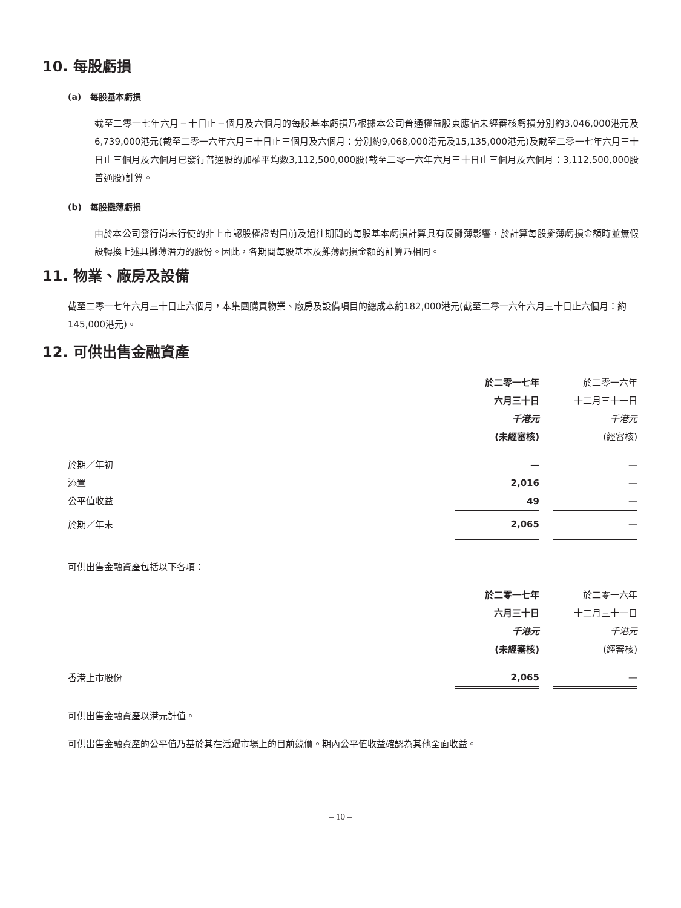10. 每股虧損
(a) 每股基本虧損
截至二零一七年六月三十日止三個月及六個月的每股基本虧損乃根據本公司普通權益股東應佔未經審核虧損分別約3,046,000港元及6,739,000港元(截至二零一六年六月三十日止三個月及六個月：分別約9,068,000港元及15,135,000港元)及截至二零一七年六月三十日止三個月及六個月已發行普通股的加權平均數3,112,500,000股(截至二零一六年六月三十日止三個月及六個月：3,112,500,000股普通股)計算。
(b) 每股攤薄虧損
由於本公司發行尚未行使的非上市認股權證對目前及過往期間的每股基本虧損計算具有反攤薄影響，於計算每股攤薄虧損金額時並無假設轉換上述具攤薄潛力的股份。因此，各期間每股基本及攤薄虧損金額的計算乃相同。
11. 物業、廠房及設備
截至二零一七年六月三十日止六個月，本集團購買物業、廠房及設備項目的總成本約182,000港元(截至二零一六年六月三十日止六個月：約145,000港元)。
12. 可供出售金融資產
| | 於二零一七年 | | 於二零一六年 |
| | 六月三十日 | | 十二月三十一日 |
| | 千港元 | | 千港元 |
| | (未經審核) | | (經審核) |
| 於期／年初 | — | | — |
| 添置 | 2,016 | | — |
| 公平值收益 | 49 | | — |
| 於期／年末 | 2,065 | | — |
可供出售金融資產包括以下各項：
| | 於二零一七年 | | 於二零一六年 |
| | 六月三十日 | | 十二月三十一日 |
| | 千港元 | | 千港元 |
| | (未經審核) | | (經審核) |
| 香港上市股份 | 2,065 | | — |
可供出售金融資產以港元計值。
可供出售金融資產的公平值乃基於其在活躍市場上的目前競價。期內公平值收益確認為其他全面收益。
– 10 –